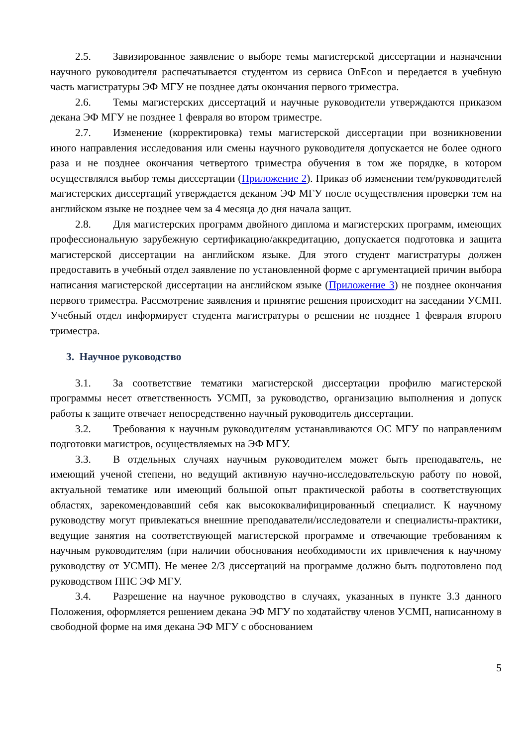2.5. Завизированное заявление о выборе темы магистерской диссертации и назначении научного руководителя распечатывается студентом из сервиса OnEcon и передается в учебную часть магистратуры ЭФ МГУ не позднее даты окончания первого триместра.
2.6. Темы магистерских диссертаций и научные руководители утверждаются приказом декана ЭФ МГУ не позднее 1 февраля во втором триместре.
2.7. Изменение (корректировка) темы магистерской диссертации при возникновении иного направления исследования или смены научного руководителя допускается не более одного раза и не позднее окончания четвертого триместра обучения в том же порядке, в котором осуществлялся выбор темы диссертации (Приложение 2). Приказ об изменении тем/руководителей магистерских диссертаций утверждается деканом ЭФ МГУ после осуществления проверки тем на английском языке не позднее чем за 4 месяца до дня начала защит.
2.8. Для магистерских программ двойного диплома и магистерских программ, имеющих профессиональную зарубежную сертификацию/аккредитацию, допускается подготовка и защита магистерской диссертации на английском языке. Для этого студент магистратуры должен предоставить в учебный отдел заявление по установленной форме с аргументацией причин выбора написания магистерской диссертации на английском языке (Приложение 3) не позднее окончания первого триместра. Рассмотрение заявления и принятие решения происходит на заседании УСМП. Учебный отдел информирует студента магистратуры о решении не позднее 1 февраля второго триместра.
3. Научное руководство
3.1. За соответствие тематики магистерской диссертации профилю магистерской программы несет ответственность УСМП, за руководство, организацию выполнения и допуск работы к защите отвечает непосредственно научный руководитель диссертации.
3.2. Требования к научным руководителям устанавливаются ОС МГУ по направлениям подготовки магистров, осуществляемых на ЭФ МГУ.
3.3. В отдельных случаях научным руководителем может быть преподаватель, не имеющий ученой степени, но ведущий активную научно-исследовательскую работу по новой, актуальной тематике или имеющий большой опыт практической работы в соответствующих областях, зарекомендовавший себя как высококвалифицированный специалист. К научному руководству могут привлекаться внешние преподаватели/исследователи и специалисты-практики, ведущие занятия на соответствующей магистерской программе и отвечающие требованиям к научным руководителям (при наличии обоснования необходимости их привлечения к научному руководству от УСМП). Не менее 2/3 диссертаций на программе должно быть подготовлено под руководством ППС ЭФ МГУ.
3.4. Разрешение на научное руководство в случаях, указанных в пункте 3.3 данного Положения, оформляется решением декана ЭФ МГУ по ходатайству членов УСМП, написанному в свободной форме на имя декана ЭФ МГУ с обоснованием
5